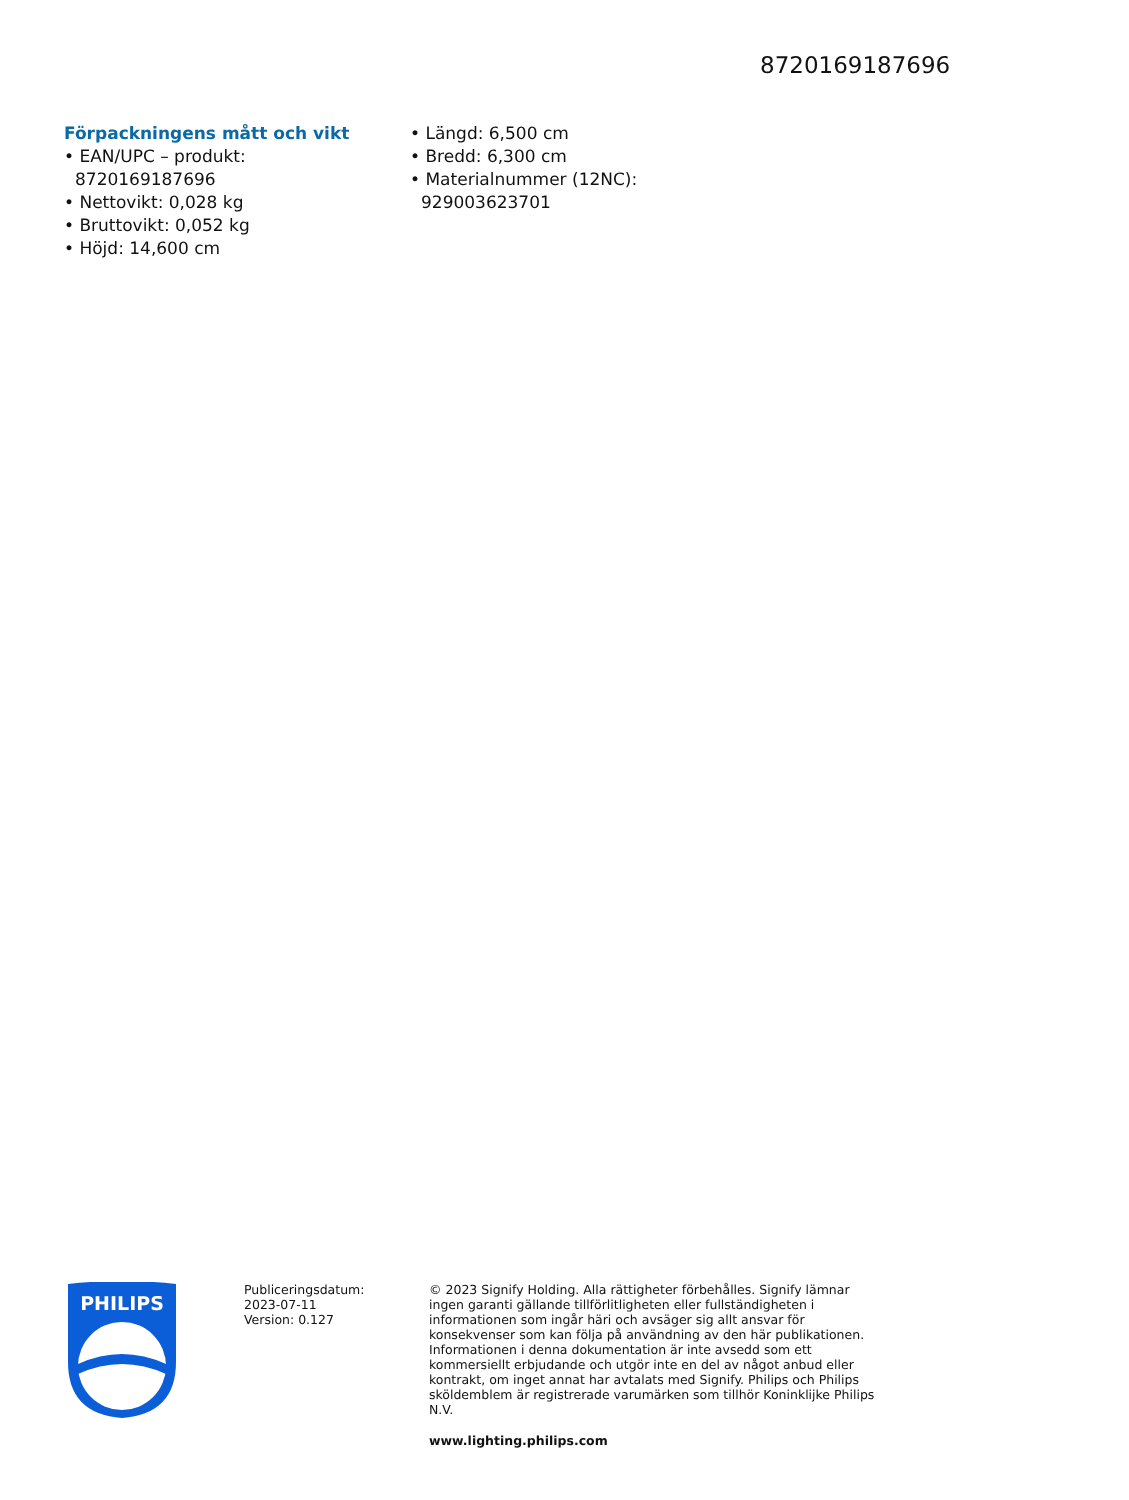8720169187696
Förpackningens mått och vikt
• EAN/UPC – produkt: 8720169187696
• Nettovikt: 0,028 kg
• Bruttovikt: 0,052 kg
• Höjd: 14,600 cm
• Längd: 6,500 cm
• Bredd: 6,300 cm
• Materialnummer (12NC): 929003623701
PHILIPS
Publiceringsdatum:
2023-07-11
Version: 0.127
© 2023 Signify Holding. Alla rättigheter förbehålles. Signify lämnar ingen garanti gällande tillförlitligheten eller fullständigheten i informationen som ingår häri och avsäger sig allt ansvar för konsekvenser som kan följa på användning av den här publikationen. Informationen i denna dokumentation är inte avsedd som ett kommersiellt erbjudande och utgör inte en del av något anbud eller kontrakt, om inget annat har avtalats med Signify. Philips och Philips sköldemblem är registrerade varumärken som tillhör Koninklijke Philips N.V.
www.lighting.philips.com